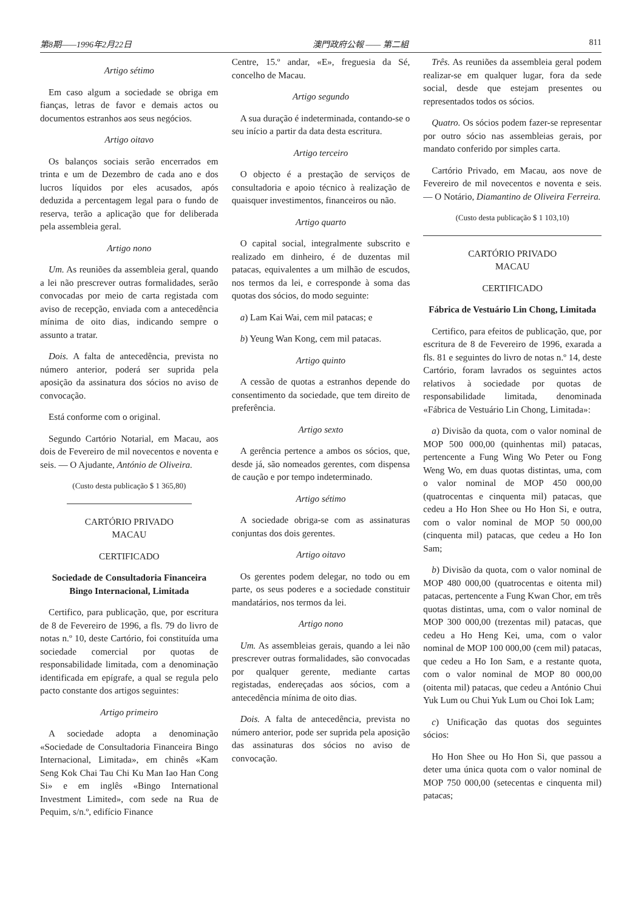第8期——1996年2月22日 澳門政府公報 —— 第二組 811
Artigo sétimo
Em caso algum a sociedade se obriga em fianças, letras de favor e demais actos ou documentos estranhos aos seus negócios.
Artigo oitavo
Os balanços sociais serão encerrados em trinta e um de Dezembro de cada ano e dos lucros líquidos por eles acusados, após deduzida a percentagem legal para o fundo de reserva, terão a aplicação que for deliberada pela assembleia geral.
Artigo nono
Um. As reuniões da assembleia geral, quando a lei não prescrever outras formalidades, serão convocadas por meio de carta registada com aviso de recepção, enviada com a antecedência mínima de oito dias, indicando sempre o assunto a tratar.
Dois. A falta de antecedência, prevista no número anterior, poderá ser suprida pela aposição da assinatura dos sócios no aviso de convocação.
Está conforme com o original.
Segundo Cartório Notarial, em Macau, aos dois de Fevereiro de mil novecentos e noventa e seis. — O Ajudante, António de Oliveira.
(Custo desta publicação $ 1 365,80)
CARTÓRIO PRIVADO
MACAU
CERTIFICADO
Sociedade de Consultadoria Financeira Bingo Internacional, Limitada
Certifico, para publicação, que, por escritura de 8 de Fevereiro de 1996, a fls. 79 do livro de notas n.º 10, deste Cartório, foi constituída uma sociedade comercial por quotas de responsabilidade limitada, com a denominação identificada em epígrafe, a qual se regula pelo pacto constante dos artigos seguintes:
Artigo primeiro
A sociedade adopta a denominação «Sociedade de Consultadoria Financeira Bingo Internacional, Limitada», em chinês «Kam Seng Kok Chai Tau Chi Ku Man Iao Han Cong Si» e em inglês «Bingo International Investment Limited», com sede na Rua de Pequim, s/n.º, edifício Finance
Centre, 15.º andar, «E», freguesia da Sé, concelho de Macau.
Artigo segundo
A sua duração é indeterminada, contando-se o seu início a partir da data desta escritura.
Artigo terceiro
O objecto é a prestação de serviços de consultadoria e apoio técnico à realização de quaisquer investimentos, financeiros ou não.
Artigo quarto
O capital social, integralmente subscrito e realizado em dinheiro, é de duzentas mil patacas, equivalentes a um milhão de escudos, nos termos da lei, e corresponde à soma das quotas dos sócios, do modo seguinte:
a) Lam Kai Wai, cem mil patacas; e
b) Yeung Wan Kong, cem mil patacas.
Artigo quinto
A cessão de quotas a estranhos depende do consentimento da sociedade, que tem direito de preferência.
Artigo sexto
A gerência pertence a ambos os sócios, que, desde já, são nomeados gerentes, com dispensa de caução e por tempo indeterminado.
Artigo sétimo
A sociedade obriga-se com as assinaturas conjuntas dos dois gerentes.
Artigo oitavo
Os gerentes podem delegar, no todo ou em parte, os seus poderes e a sociedade constituir mandatários, nos termos da lei.
Artigo nono
Um. As assembleias gerais, quando a lei não prescrever outras formalidades, são convocadas por qualquer gerente, mediante cartas registadas, endereçadas aos sócios, com a antecedência mínima de oito dias.
Dois. A falta de antecedência, prevista no número anterior, pode ser suprida pela aposição das assinaturas dos sócios no aviso de convocação.
Três. As reuniões da assembleia geral podem realizar-se em qualquer lugar, fora da sede social, desde que estejam presentes ou representados todos os sócios.
Quatro. Os sócios podem fazer-se representar por outro sócio nas assembleias gerais, por mandato conferido por simples carta.
Cartório Privado, em Macau, aos nove de Fevereiro de mil novecentos e noventa e seis. — O Notário, Diamantino de Oliveira Ferreira.
(Custo desta publicação $ 1 103,10)
CARTÓRIO PRIVADO
MACAU
CERTIFICADO
Fábrica de Vestuário Lin Chong, Limitada
Certifico, para efeitos de publicação, que, por escritura de 8 de Fevereiro de 1996, exarada a fls. 81 e seguintes do livro de notas n.º 14, deste Cartório, foram lavrados os seguintes actos relativos à sociedade por quotas de responsabilidade limitada, denominada «Fábrica de Vestuário Lin Chong, Limitada»:
a) Divisão da quota, com o valor nominal de MOP 500 000,00 (quinhentas mil) patacas, pertencente a Fung Wing Wo Peter ou Fong Weng Wo, em duas quotas distintas, uma, com o valor nominal de MOP 450 000,00 (quatrocentas e cinquenta mil) patacas, que cedeu a Ho Hon Shee ou Ho Hon Si, e outra, com o valor nominal de MOP 50 000,00 (cinquenta mil) patacas, que cedeu a Ho Ion Sam;
b) Divisão da quota, com o valor nominal de MOP 480 000,00 (quatrocentas e oitenta mil) patacas, pertencente a Fung Kwan Chor, em três quotas distintas, uma, com o valor nominal de MOP 300 000,00 (trezentas mil) patacas, que cedeu a Ho Heng Kei, uma, com o valor nominal de MOP 100 000,00 (cem mil) patacas, que cedeu a Ho Ion Sam, e a restante quota, com o valor nominal de MOP 80 000,00 (oitenta mil) patacas, que cedeu a António Chui Yuk Lum ou Chui Yuk Lum ou Choi Iok Lam;
c) Unificação das quotas dos seguintes sócios:
Ho Hon Shee ou Ho Hon Si, que passou a deter uma única quota com o valor nominal de MOP 750 000,00 (setecentas e cinquenta mil) patacas;